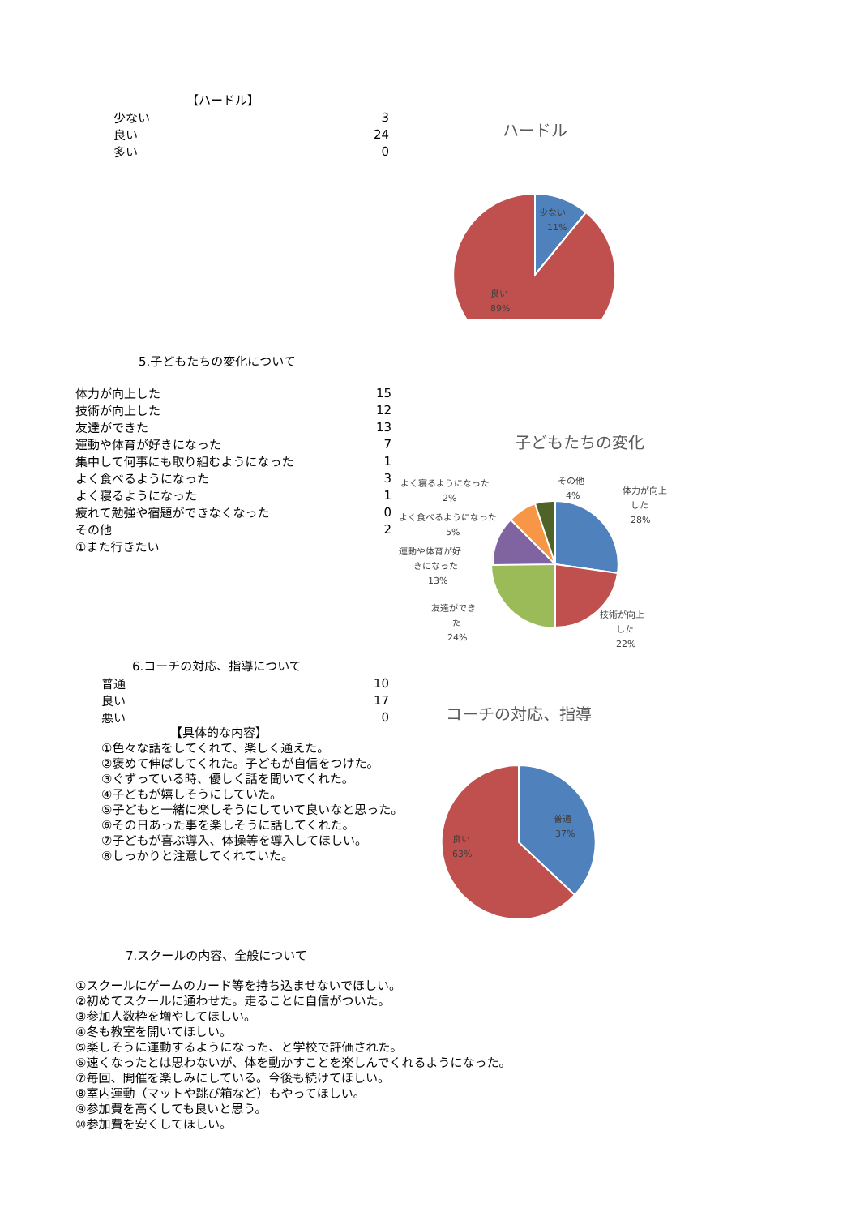【ハードル】
| 少ない | 3 |
| 良い | 24 |
| 多い | 0 |
ハードル
少ない
11%
良い
89%
5.子どもたちの変化について
| 体力が向上した | 15 |
| 技術が向上した | 12 |
| 友達ができた | 13 |
| 運動や体育が好きになった | 7 |
| 集中して何事にも取り組むようになった | 1 |
| よく食べるようになった | 3 |
| よく寝るようになった | 1 |
| 疲れて勉強や宿題ができなくなった | 0 |
| その他 | 2 |
| ①また行きたい | |
子どもたちの変化
体力が向上
した
28%
技術が向上
した
22%
友達ができ
た
24%
運動や体育が好
きになった
13%
よく食べるようになった
5%
よく寝るようになった
2%
その他
4%
6.コーチの対応、指導について
| 普通 | 10 |
| 良い | 17 |
| 悪い | 0 |
【具体的な内容】
①色々な話をしてくれて、楽しく通えた。
②褒めて伸ばしてくれた。子どもが自信をつけた。
③ぐずっている時、優しく話を聞いてくれた。
④子どもが嬉しそうにしていた。
⑤子どもと一緒に楽しそうにしていて良いなと思った。
⑥その日あった事を楽しそうに話してくれた。
⑦子どもが喜ぶ導入、体操等を導入してほしい。
⑧しっかりと注意してくれていた。
コーチの対応、指導
普通
37%
良い
63%
7.スクールの内容、全般について
①スクールにゲームのカード等を持ち込ませないでほしい。
②初めてスクールに通わせた。走ることに自信がついた。
③参加人数枠を増やしてほしい。
④冬も教室を開いてほしい。
⑤楽しそうに運動するようになった、と学校で評価された。
⑥速くなったとは思わないが、体を動かすことを楽しんでくれるようになった。
⑦毎回、開催を楽しみにしている。今後も続けてほしい。
⑧室内運動（マットや跳び箱など）もやってほしい。
⑨参加費を高くしても良いと思う。
⑩参加費を安くしてほしい。